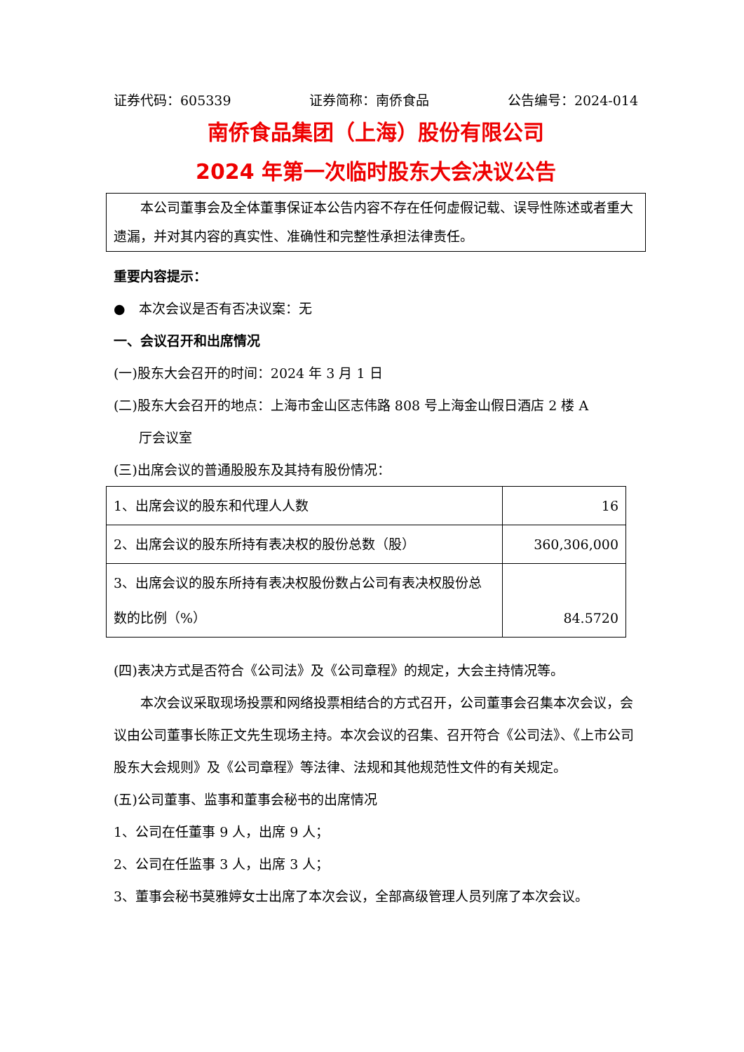证券代码：605339 证券简称：南侨食品 公告编号：2024-014
南侨食品集团（上海）股份有限公司
2024 年第一次临时股东大会决议公告
  本公司董事会及全体董事保证本公告内容不存在任何虚假记载、误导性陈述或者重大遗漏，并对其内容的真实性、准确性和完整性承担法律责任。
重要内容提示：
● 本次会议是否有否决议案：无
一、会议召开和出席情况
(一)股东大会召开的时间：2024 年 3 月 1 日
(二)股东大会召开的地点：上海市金山区志伟路 808 号上海金山假日酒店 2 楼 A
厅会议室
(三)出席会议的普通股股东及其持有股份情况：
| 1、出席会议的股东和代理人人数 | 16 |
| 2、出席会议的股东所持有表决权的股份总数（股） | 360,306,000 |
| 3、出席会议的股东所持有表决权股份数占公司有表决权股份总数的比例（%） | 84.5720 |
(四)表决方式是否符合《公司法》及《公司章程》的规定，大会主持情况等。
  本次会议采取现场投票和网络投票相结合的方式召开，公司董事会召集本次会议，会议由公司董事长陈正文先生现场主持。本次会议的召集、召开符合《公司法》、《上市公司股东大会规则》及《公司章程》等法律、法规和其他规范性文件的有关规定。
(五)公司董事、监事和董事会秘书的出席情况
1、公司在任董事 9 人，出席 9 人；
2、公司在任监事 3 人，出席 3 人；
3、董事会秘书莫雅婷女士出席了本次会议，全部高级管理人员列席了本次会议。